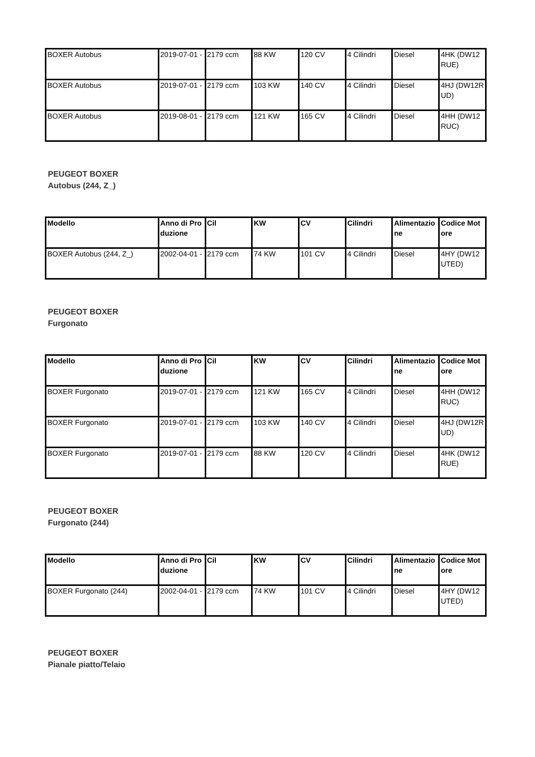| BOXER Autobus | 2019-07-01 - | 2179 ccm | 88 KW | 120 CV | 4 Cilindri | Diesel | 4HK (DW12RUE) |
| BOXER Autobus | 2019-07-01 - | 2179 ccm | 103 KW | 140 CV | 4 Cilindri | Diesel | 4HJ (DW12RUD) |
| BOXER Autobus | 2019-08-01 - | 2179 ccm | 121 KW | 165 CV | 4 Cilindri | Diesel | 4HH (DW12RUC) |
PEUGEOT BOXER
Autobus (244, Z_)
| Modello | Anno di Produzione | Cil | KW | CV | Cilindri | Alimentazione | Codice Motore |
| --- | --- | --- | --- | --- | --- | --- | --- |
| BOXER Autobus (244, Z_) | 2002-04-01 - | 2179 ccm | 74 KW | 101 CV | 4 Cilindri | Diesel | 4HY (DW12UTED) |
PEUGEOT BOXER
Furgonato
| Modello | Anno di Produzione | Cil | KW | CV | Cilindri | Alimentazione | Codice Motore |
| --- | --- | --- | --- | --- | --- | --- | --- |
| BOXER Furgonato | 2019-07-01 - | 2179 ccm | 121 KW | 165 CV | 4 Cilindri | Diesel | 4HH (DW12RUC) |
| BOXER Furgonato | 2019-07-01 - | 2179 ccm | 103 KW | 140 CV | 4 Cilindri | Diesel | 4HJ (DW12RUD) |
| BOXER Furgonato | 2019-07-01 - | 2179 ccm | 88 KW | 120 CV | 4 Cilindri | Diesel | 4HK (DW12RUE) |
PEUGEOT BOXER
Furgonato (244)
| Modello | Anno di Produzione | Cil | KW | CV | Cilindri | Alimentazione | Codice Motore |
| --- | --- | --- | --- | --- | --- | --- | --- |
| BOXER Furgonato (244) | 2002-04-01 - | 2179 ccm | 74 KW | 101 CV | 4 Cilindri | Diesel | 4HY (DW12UTED) |
PEUGEOT BOXER
Pianale piatto/Telaio